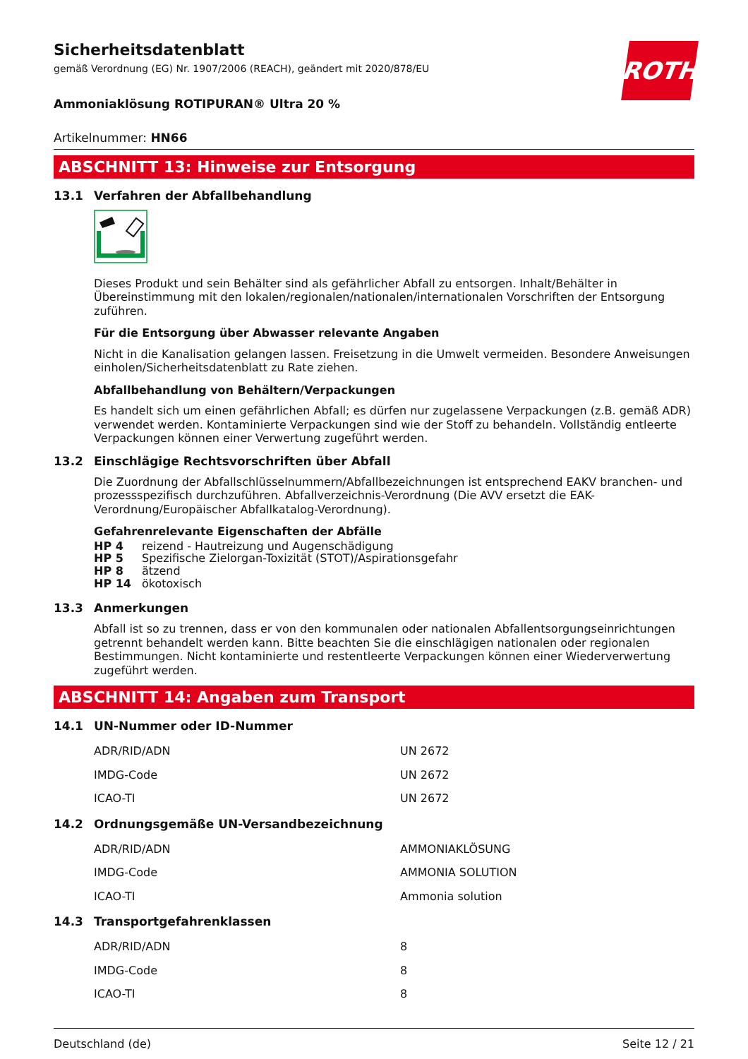ROTH
Sicherheitsdatenblatt
gemäß Verordnung (EG) Nr. 1907/2006 (REACH), geändert mit 2020/878/EU
Ammoniaklösung ROTIPURAN® Ultra 20 %
Artikelnummer: HN66
ABSCHNITT 13: Hinweise zur Entsorgung
13.1 Verfahren der Abfallbehandlung
Dieses Produkt und sein Behälter sind als gefährlicher Abfall zu entsorgen. Inhalt/Behälter in Übereinstimmung mit den lokalen/regionalen/nationalen/internationalen Vorschriften der Entsorgung zuführen.
Für die Entsorgung über Abwasser relevante Angaben
Nicht in die Kanalisation gelangen lassen. Freisetzung in die Umwelt vermeiden. Besondere Anweisungen einholen/Sicherheitsdatenblatt zu Rate ziehen.
Abfallbehandlung von Behältern/Verpackungen
Es handelt sich um einen gefährlichen Abfall; es dürfen nur zugelassene Verpackungen (z.B. gemäß ADR) verwendet werden. Kontaminierte Verpackungen sind wie der Stoff zu behandeln. Vollständig entleerte Verpackungen können einer Verwertung zugeführt werden.
13.2 Einschlägige Rechtsvorschriften über Abfall
Die Zuordnung der Abfallschlüsselnummern/Abfallbezeichnungen ist entsprechend EAKV branchen- und prozessspezifisch durchzuführen. Abfallverzeichnis-Verordnung (Die AVV ersetzt die EAK-Verordnung/Europäischer Abfallkatalog-Verordnung).
Gefahrenrelevante Eigenschaften der Abfälle
| HP 4 | reizend - Hautreizung und Augenschädigung |
| HP 5 | Spezifische Zielorgan-Toxizität (STOT)/Aspirationsgefahr |
| HP 8 | ätzend |
| HP 14 | ökotoxisch |
13.3 Anmerkungen
Abfall ist so zu trennen, dass er von den kommunalen oder nationalen Abfallentsorgungseinrichtungen getrennt behandelt werden kann. Bitte beachten Sie die einschlägigen nationalen oder regionalen Bestimmungen. Nicht kontaminierte und restentleerte Verpackungen können einer Wiederverwertung zugeführt werden.
ABSCHNITT 14: Angaben zum Transport
14.1 UN-Nummer oder ID-Nummer
| ADR/RID/ADN | UN 2672 |
| IMDG-Code | UN 2672 |
| ICAO-TI | UN 2672 |
14.2 Ordnungsgemäße UN-Versandbezeichnung
| ADR/RID/ADN | AMMONIAKLÖSUNG |
| IMDG-Code | AMMONIA SOLUTION |
| ICAO-TI | Ammonia solution |
14.3 Transportgefahrenklassen
| ADR/RID/ADN | 8 |
| IMDG-Code | 8 |
| ICAO-TI | 8 |
Deutschland (de) Seite 12 / 21